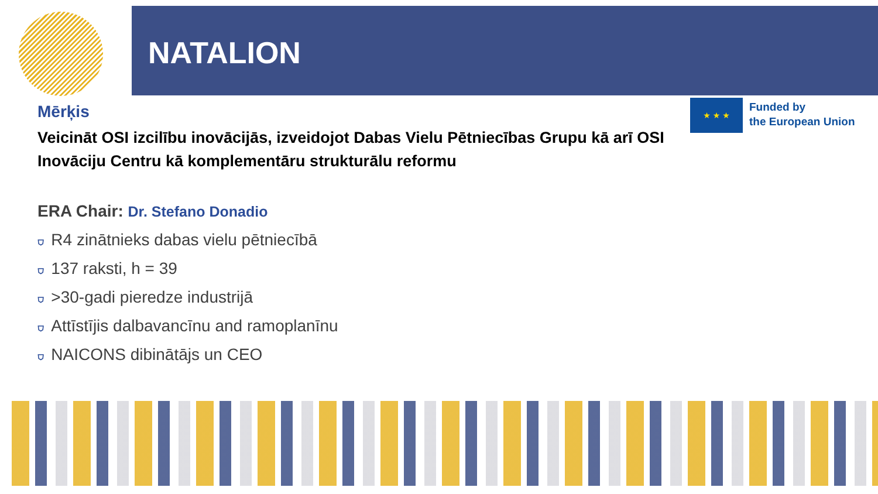NATALION
★ ★ ★
Funded by
the European Union
Mērķis
Veicināt OSI izcilību inovācijās, izveidojot Dabas Vielu Pētniecības Grupu kā arī OSI Inovāciju Centru kā komplementāru strukturālu reformu
ERA Chair: Dr. Stefano Donadio
⛉ R4 zinātnieks dabas vielu pētniecībā
⛉ 137 raksti, h = 39
⛉ >30-gadi pieredze industrijā
⛉ Attīstījis dalbavancīnu and ramoplanīnu
⛉ NAICONS dibinātājs un CEO